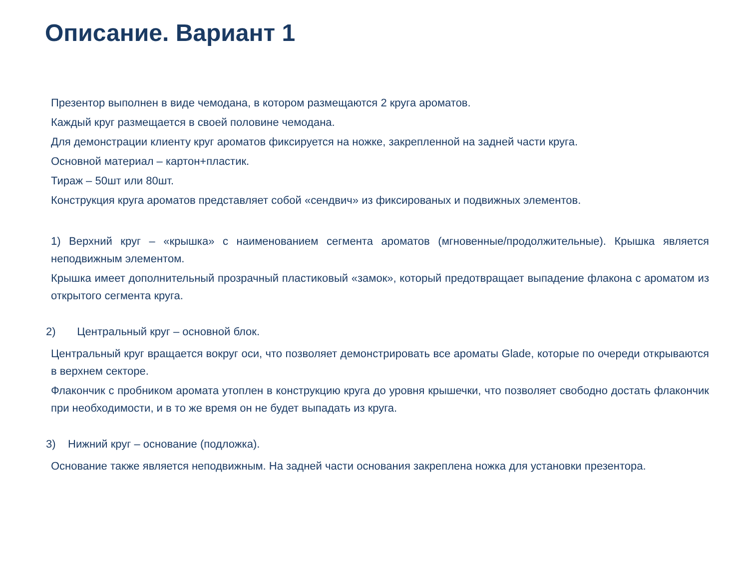Описание. Вариант 1
Презентор выполнен в виде чемодана, в котором размещаются 2 круга ароматов.
Каждый круг размещается в своей половине чемодана.
Для демонстрации клиенту круг ароматов фиксируется на ножке, закрепленной на задней части круга.
Основной материал – картон+пластик.
Тираж – 50шт или 80шт.
Конструкция круга ароматов представляет собой «сендвич» из фиксированых и подвижных элементов.
1) Верхний круг – «крышка» с наименованием сегмента ароматов (мгновенные/продолжительные). Крышка является неподвижным элементом.
Крышка имеет дополнительный прозрачный пластиковый «замок», который предотвращает выпадение флакона с ароматом из открытого сегмента круга.
2) Центральный круг – основной блок.
Центральный круг вращается вокруг оси, что позволяет демонстрировать все ароматы Glade, которые по очереди открываются в верхнем секторе.
Флакончик с пробником аромата утоплен в конструкцию круга до уровня крышечки, что позволяет свободно достать флакончик при необходимости, и в то же время он не будет выпадать из круга.
3) Нижний круг – основание (подложка).
Основание также является неподвижным. На задней части основания закреплена ножка для установки презентора.